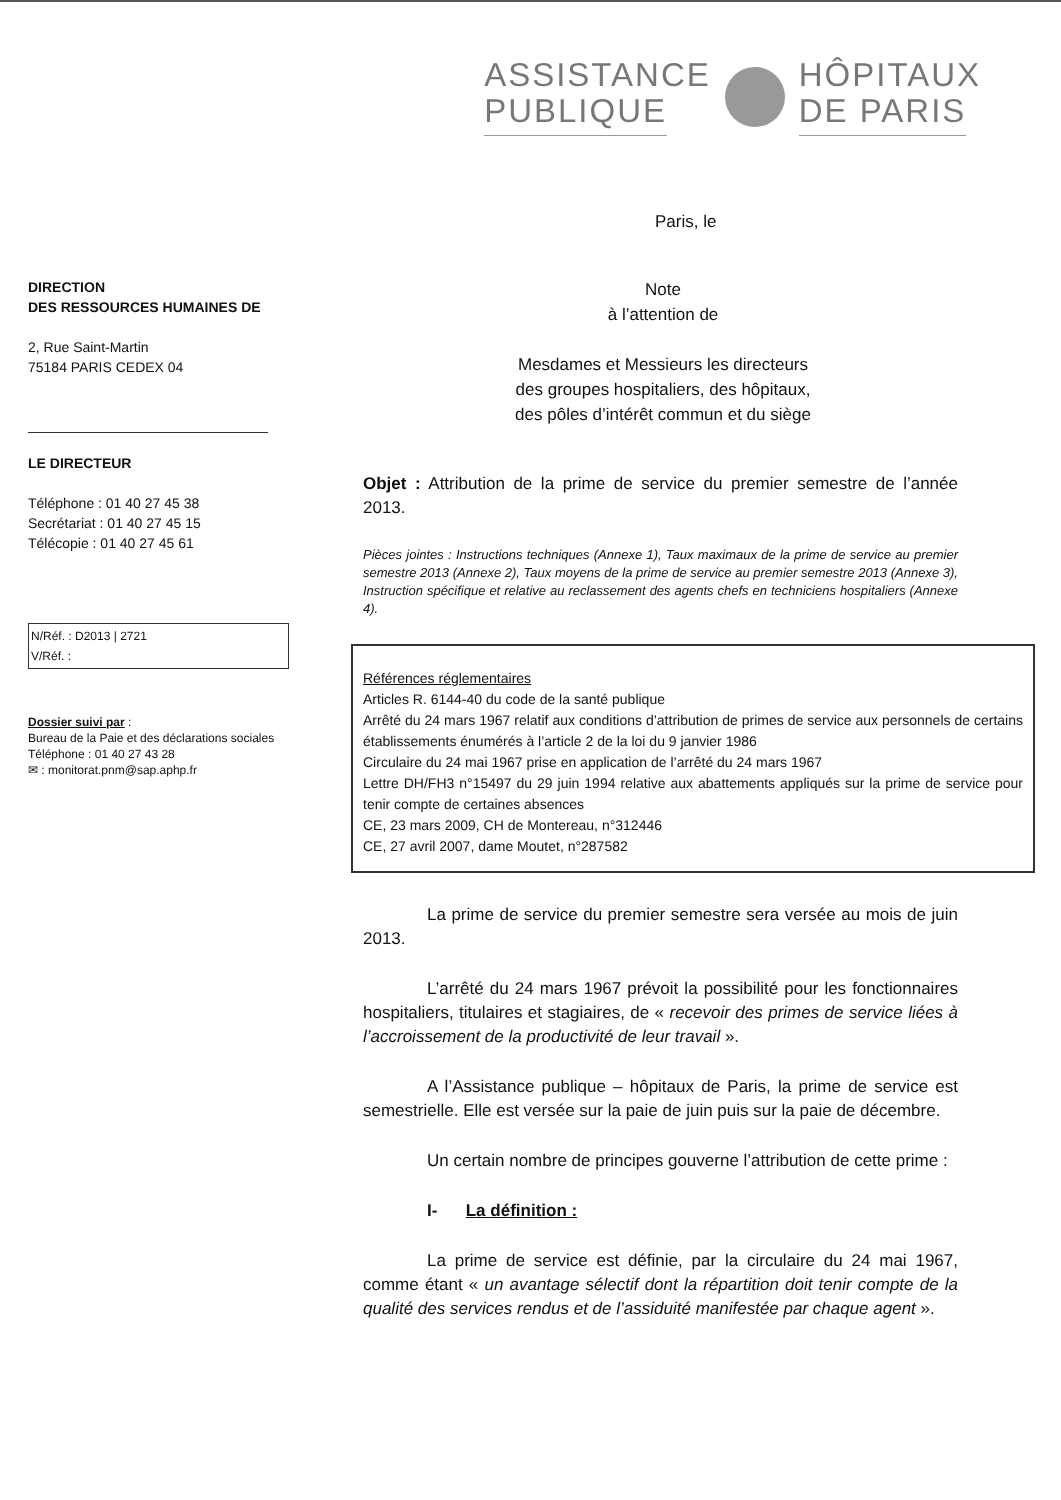ASSISTANCE
PUBLIQUE
HÔPITAUX
DE PARIS
Paris, le
DIRECTION
DES RESSOURCES HUMAINES DE
2, Rue Saint-Martin
75184 PARIS CEDEX 04
LE DIRECTEUR
Téléphone : 01 40 27 45 38
Secrétariat : 01 40 27 45 15
Télécopie : 01 40 27 45 61
N/Réf. : D2013 | 2721
V/Réf. :
Dossier suivi par :
Bureau de la Paie et des déclarations sociales
Téléphone : 01 40 27 43 28
✉ : monitorat.pnm@sap.aphp.fr
Note
à l’attention de
Mesdames et Messieurs les directeurs
des groupes hospitaliers, des hôpitaux,
des pôles d’intérêt commun et du siège
Objet : Attribution de la prime de service du premier semestre de l’année 2013.
Pièces jointes : Instructions techniques (Annexe 1), Taux maximaux de la prime de service au premier semestre 2013 (Annexe 2), Taux moyens de la prime de service au premier semestre 2013 (Annexe 3), Instruction spécifique et relative au reclassement des agents chefs en techniciens hospitaliers (Annexe 4).
Références réglementaires
Articles R. 6144-40 du code de la santé publique
Arrêté du 24 mars 1967 relatif aux conditions d’attribution de primes de service aux personnels de certains établissements énumérés à l’article 2 de la loi du 9 janvier 1986
Circulaire du 24 mai 1967 prise en application de l’arrêté du 24 mars 1967
Lettre DH/FH3 n°15497 du 29 juin 1994 relative aux abattements appliqués sur la prime de service pour tenir compte de certaines absences
CE, 23 mars 2009, CH de Montereau, n°312446
CE, 27 avril 2007, dame Moutet, n°287582
La prime de service du premier semestre sera versée au mois de juin 2013.
L’arrêté du 24 mars 1967 prévoit la possibilité pour les fonctionnaires hospitaliers, titulaires et stagiaires, de « recevoir des primes de service liées à l’accroissement de la productivité de leur travail ».
A l’Assistance publique – hôpitaux de Paris, la prime de service est semestrielle. Elle est versée sur la paie de juin puis sur la paie de décembre.
Un certain nombre de principes gouverne l’attribution de cette prime :
I- La définition :
La prime de service est définie, par la circulaire du 24 mai 1967, comme étant « un avantage sélectif dont la répartition doit tenir compte de la qualité des services rendus et de l’assiduité manifestée par chaque agent ».